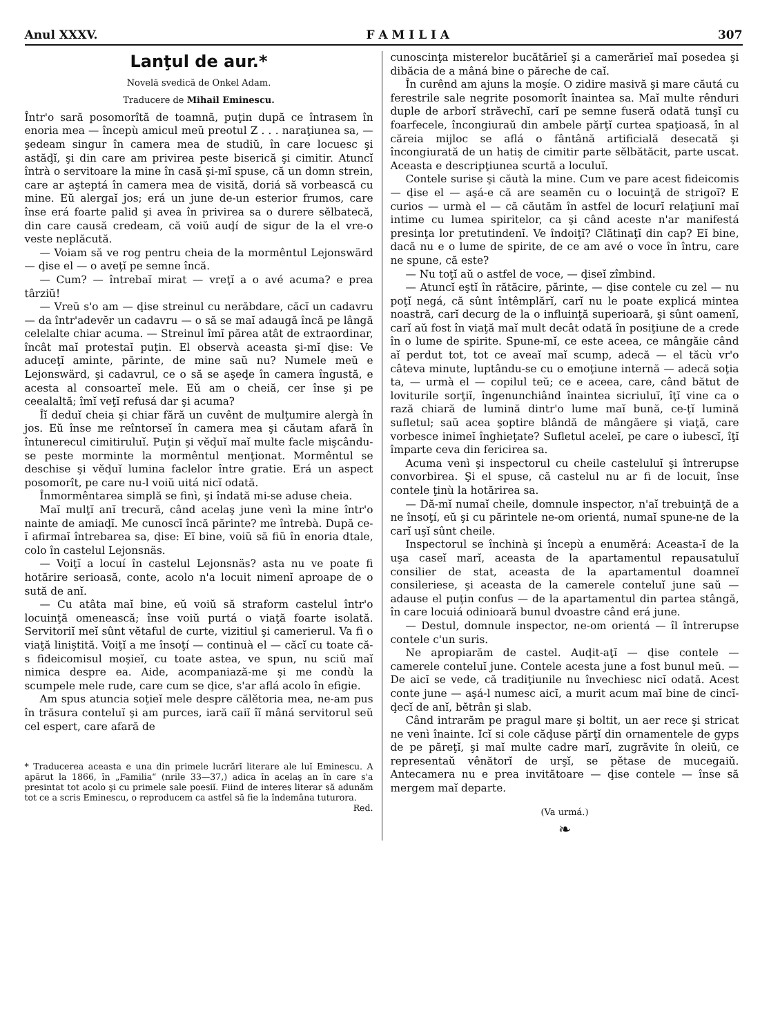Anul XXXV. F A M I L I A 307
Lanţul de aur.*
Novelă svedică de Onkel Adam.
Traducere de Mihail Eminescu.
Într'o sară posomorîtă de toamnă, puţin după ce întrasem în enoria mea — începù amicul meŭ preotul Z . . . naraţiunea sa, — şedeam singur în camera mea de studiŭ, în care locuesc şi astăḑĭ, şi din care am privirea peste biserică şi cimitir. Atuncĭ întrà o servitoare la mine în casă şi-mĭ spuse, că un domn strein, care ar aşteptá în camera mea de visită, doriá să vorbească cu mine. Eŭ alergaĭ jos; erá un june de-un esterior frumos, care înse erá foarte palid şi avea în privirea sa o durere sĕlbatecă, din care causă credeam, că voiŭ auḑí de sigur de la el vre-o veste neplăcută.
— Voiam să ve rog pentru cheia de la mormêntul Lejonswärd — ḑise el — o aveţĭ pe semne încă.
— Cum? — întrebaĭ mirat — vreţĭ a o avé acuma? e prea târziŭ!
— Vreŭ s'o am — ḑise streinul cu nerăbdare, căcĭ un cadavru — da într'adevĕr un cadavru — o să se maĭ adaugă încă pe lângă celelalte chiar acuma. — Streinul îmĭ părea atât de extraordinar, încât maĭ protestaĭ puţin. El observà aceasta şi-mĭ ḑise: Ve aduceţĭ aminte, părinte, de mine saŭ nu? Numele meŭ e Lejonswärd, şi cadavrul, ce o să se aşeḑe în camera îngustă, e acesta al consoarteĭ mele. Eŭ am o cheiă, cer înse şi pe ceealaltă; îmĭ veţĭ refusá dar şi acuma?
Îĭ deduĭ cheia şi chiar fără un cuvênt de mulţumire alergà în jos. Eŭ înse me reîntorseĭ în camera mea şi căutam afară în întunerecul cimitiruluĭ. Puţin şi vĕḑuĭ maĭ multe facle mişcându-se peste morminte la mormêntul menţionat. Mormêntul se deschise şi vĕḑuĭ lumina faclelor între gratie. Erá un aspect posomorît, pe care nu-l voiŭ uitá nicĭ odată.
Înmormêntarea simplă se finì, şi îndată mi-se aduse cheia.
Maĭ mulţĭ anĭ trecură, când acelaş june venì la mine într'o nainte de amiaḑĭ. Me cunoscĭ încă părinte? me întrebà. După ce-ĭ afirmaĭ întrebarea sa, ḑise: Eĭ bine, voiŭ să fiŭ în enoria dtale, colo în castelul Lejonsnäs.
— Voiţĭ a locuí în castelul Lejonsnäs? asta nu ve poate fi hotărire serioasă, conte, acolo n'a locuit nimenĭ aproape de o sută de anĭ.
— Cu atâta maĭ bine, eŭ voiŭ să straform castelul într'o locuinţă omenească; înse voiŭ purtá o viaţă foarte isolată. Servitoriĭ meĭ sûnt vĕtaful de curte, vizitiul şi camerierul. Va fi o viaţă liniştită. Voiţĭ a me însoţí — continuà el — căcĭ cu toate că-s fideicomisul moşieĭ, cu toate astea, ve spun, nu sciŭ maĭ nimica despre ea. Aide, acompaniază-me şi me condù la scumpele mele rude, care cum se ḑice, s'ar aflá acolo în efigie.
Am spus atuncia soţieĭ mele despre călĕtoria mea, ne-am pus în trăsura conteluĭ şi am purces, iară caiĭ îĭ mâná servitorul seŭ cel espert, care afară de
* Traducerea aceasta e una din primele lucrărĭ literare ale luĭ Eminescu. A apărut la 1866, în „Familia“ (nrile 33—37,) adica în acelaş an în care s'a presintat tot acolo şi cu primele sale poesiĭ. Fiind de interes literar să adunăm tot ce a scris Eminescu, o reproducem ca astfel să fie la îndemâna tuturora. Red.
cunoscinţa misterelor bucătărieĭ şi a camerărieĭ maĭ posedea şi dibăcia de a mâná bine o păreche de caĭ.
În curênd am ajuns la moşíe. O zidire masivă şi mare căutá cu ferestrile sale negrite posomorît înaintea sa. Maĭ multe rênduri duple de arborĭ străvechĭ, carĭ pe semne fuseră odată tunşĭ cu foarfecele, încongiuraŭ din ambele părţĭ curtea spaţioasă, în al căreia mijloc se aflá o fântână artificială desecată şi încongiurată de un hatiş de cimitir parte sĕlbătăcit, parte uscat. Aceasta e descripţiunea scurtă a loculuĭ.
Contele surise şi căutà la mine. Cum ve pare acest fideicomis — ḑise el — aşá-e că are seamĕn cu o locuinţă de strigoĭ? E curios — urmà el — că căutăm în astfel de locurĭ relaţiunĭ maĭ intime cu lumea spiritelor, ca şi când aceste n'ar manifestá presinţa lor pretutindenĭ. Ve îndoiţĭ? Clătinaţĭ din cap? Eĭ bine, dacă nu e o lume de spirite, de ce am avé o voce în întru, care ne spune, că este?
— Nu toţĭ aŭ o astfel de voce, — ḑiseĭ zîmbind.
— Atuncĭ eştĭ în rătăcire, părinte, — ḑise contele cu zel — nu poţĭ negá, că sûnt întêmplărĭ, carĭ nu le poate explicá mintea noastră, carĭ decurg de la o influinţă superioară, şi sûnt oamenĭ, carĭ aŭ fost în viaţă maĭ mult decât odată în posiţiune de a crede în o lume de spirite. Spune-mĭ, ce este aceea, ce mângăie când aĭ perdut tot, tot ce aveaĭ maĭ scump, adecă — el tăcù vr'o câteva minute, luptându-se cu o emoţiune internă — adecă soţia ta, — urmà el — copilul teŭ; ce e aceea, care, când bătut de loviturile sorţiĭ, îngenunchiând înaintea sicriuluĭ, îţĭ vine ca o rază chiară de lumină dintr'o lume maĭ bună, ce-ţĭ lumină sufletul; saŭ acea şoptire blândă de mângăere şi viaţă, care vorbesce inimeĭ înghieţate? Sufletul aceleĭ, pe care o iubescĭ, îţĭ împarte ceva din fericirea sa.
Acuma venì şi inspectorul cu cheile casteluluĭ şi întrerupse convorbirea. Şi el spuse, că castelul nu ar fi de locuit, înse contele ţinù la hotărirea sa.
— Dă-mĭ numaĭ cheile, domnule inspector, n'aĭ trebuinţă de a ne însoţí, eŭ şi cu părintele ne-om orientá, numaĭ spune-ne de la carĭ uşĭ sûnt cheile.
Inspectorul se închinà şi începù a enumĕrá: Aceasta-ĭ de la uşa caseĭ marĭ, aceasta de la apartamentul repausatuluĭ consilier de stat, aceasta de la apartamentul doamneĭ consileriese, şi aceasta de la camerele conteluĭ june saŭ — adause el puţin confus — de la apartamentul din partea stângă, în care locuiá odinioară bunul dvoastre când erá june.
— Destul, domnule inspector, ne-om orientá — îl întrerupse contele c'un suris.
Ne apropiarăm de castel. Auḑit-aţĭ — ḑise contele — camerele conteluĭ june. Contele acesta june a fost bunul meŭ. — De aicĭ se vede, că tradiţiunile nu învechiesc nicĭ odată. Acest conte june — aşá-l numesc aicĭ, a murit acum maĭ bine de cincĭ-ḑecĭ de anĭ, bĕtrân şi slab.
Când intrarăm pe pragul mare şi boltit, un aer rece şi stricat ne venì înainte. Icĭ si cole căḑuse părţĭ din ornamentele de gyps de pe păreţĭ, şi maĭ multe cadre marĭ, zugrăvite în oleiŭ, ce representaŭ vênătorĭ de urşĭ, se pĕtase de mucegaiŭ. Antecamera nu e prea invitătoare — ḑise contele — înse să mergem maĭ departe.
(Va urmá.)
❧